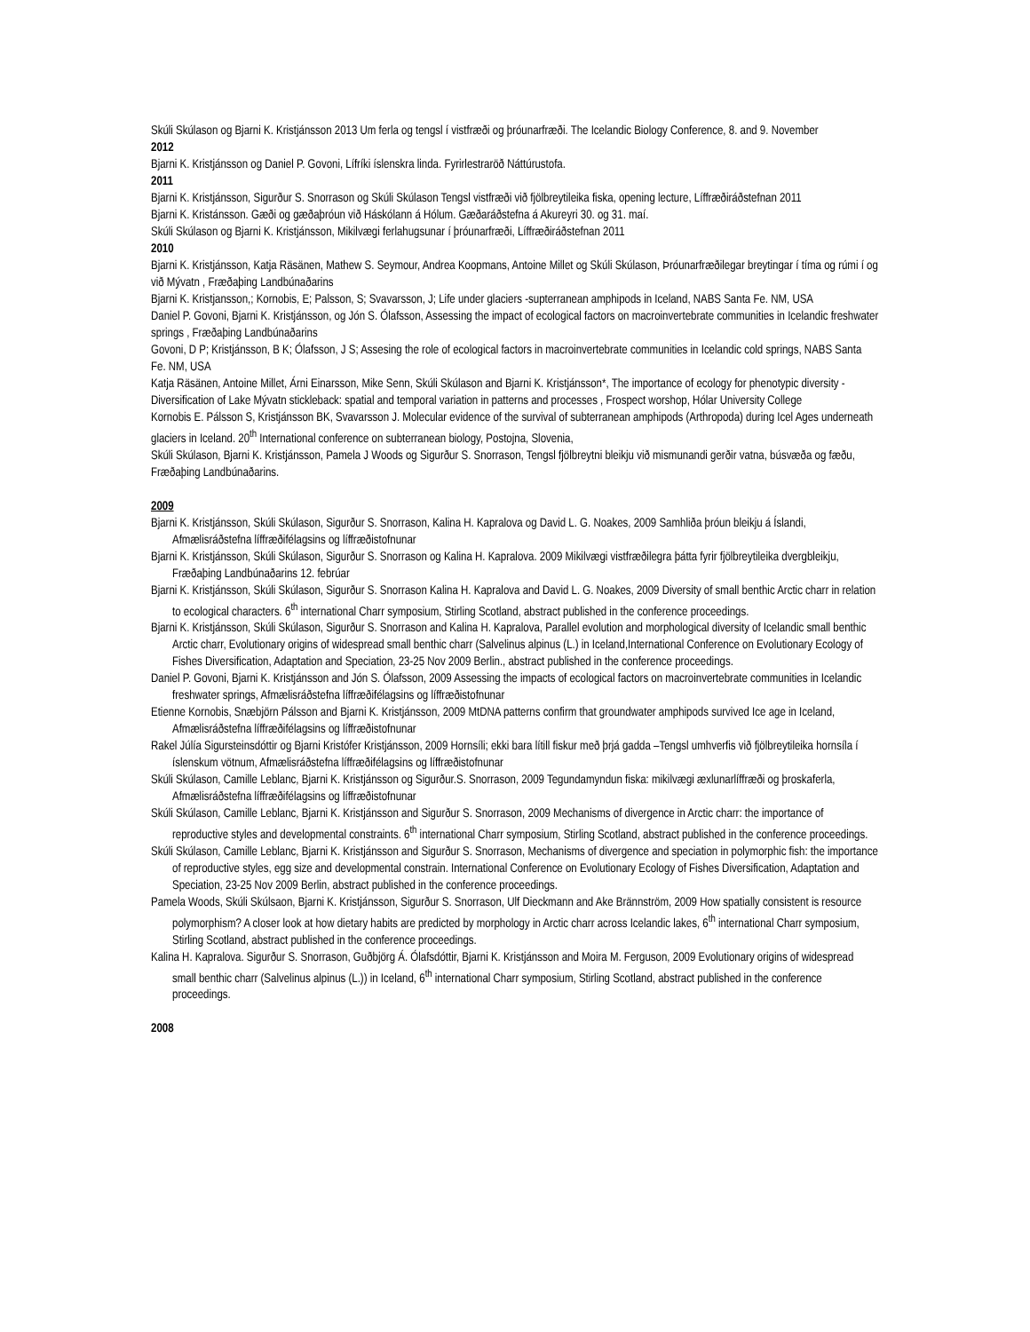Skúli Skúlason og Bjarni K. Kristjánsson 2013 Um ferla og tengsl í vistfræði og þróunarfræði. The Icelandic Biology Conference, 8. and 9. November
2012
Bjarni K. Kristjánsson og Daniel P. Govoni, Lífríki íslenskra linda. Fyrirlestraröð Náttúrustofa.
2011
Bjarni K. Kristjánsson, Sigurður S. Snorrason og Skúli Skúlason Tengsl vistfræði við fjölbreytileika fiska, opening lecture, Líffræðiráðstefnan 2011
Bjarni K. Kristánsson. Gæði og gæðaþróun við Háskólann á Hólum. Gæðaráðstefna á Akureyri 30. og 31. maí.
Skúli Skúlason og Bjarni K. Kristjánsson, Mikilvægi ferlahugsunar í þróunarfræði, Líffræðiráðstefnan 2011
2010
Bjarni K. Kristjánsson, Katja Räsänen, Mathew S. Seymour, Andrea Koopmans, Antoine Millet og Skúli Skúlason, Þróunarfræðilegar breytingar í tíma og rúmi í og við Mývatn , Fræðaþing Landbúnaðarins
Bjarni K. Kristjansson,; Kornobis, E; Palsson, S; Svavarsson, J; Life under glaciers -supterranean amphipods in Iceland, NABS Santa Fe. NM, USA
Daniel P. Govoni, Bjarni K. Kristjánsson, og Jón S. Ólafsson, Assessing the impact of ecological factors on macroinvertebrate communities in Icelandic freshwater springs , Fræðaþing Landbúnaðarins
Govoni, D P; Kristjánsson, B K; Ólafsson, J S; Assesing the role of ecological factors in macroinvertebrate communities in Icelandic cold springs, NABS Santa Fe. NM, USA
Katja Räsänen, Antoine Millet, Árni Einarsson, Mike Senn, Skúli Skúlason and Bjarni K. Kristjánsson*, The importance of ecology for phenotypic diversity - Diversification of Lake Mývatn stickleback: spatial and temporal variation in patterns and processes , Frospect worshop, Hólar University College
Kornobis E. Pálsson S, Kristjánsson BK, Svavarsson J. Molecular evidence of the survival of subterranean amphipods (Arthropoda) during Icel Ages underneath glaciers in Iceland. 20<sup>th</sup> International conference on subterranean biology, Postojna, Slovenia,
Skúli Skúlason, Bjarni K. Kristjánsson, Pamela J Woods og Sigurður S. Snorrason, Tengsl fjölbreytni bleikju við mismunandi gerðir vatna, búsvæða og fæðu, Fræðaþing Landbúnaðarins.
2009
Bjarni K. Kristjánsson, Skúli Skúlason, Sigurður S. Snorrason, Kalina H. Kapralova og David L. G. Noakes, 2009 Samhliða þróun bleikju á Íslandi, Afmælisráðstefna líffræðifélagsins og líffræðistofnunar
Bjarni K. Kristjánsson, Skúli Skúlason, Sigurður S. Snorrason og Kalina H. Kapralova. 2009 Mikilvægi vistfræðilegra þátta fyrir fjölbreytileika dvergbleikju, Fræðaþing Landbúnaðarins 12. febrúar
Bjarni K. Kristjánsson, Skúli Skúlason, Sigurður S. Snorrason Kalina H. Kapralova and David L. G. Noakes, 2009 Diversity of small benthic Arctic charr in relation to ecological characters. 6<sup>th</sup> international Charr symposium, Stirling Scotland, abstract published in the conference proceedings.
Bjarni K. Kristjánsson, Skúli Skúlason, Sigurður S. Snorrason and Kalina H. Kapralova, Parallel evolution and morphological diversity of Icelandic small benthic Arctic charr, Evolutionary origins of widespread small benthic charr (Salvelinus alpinus (L.) in Iceland,International Conference on Evolutionary Ecology of Fishes Diversification, Adaptation and Speciation, 23-25 Nov 2009 Berlin., abstract published in the conference proceedings.
Daniel P. Govoni, Bjarni K. Kristjánsson and Jón S. Ólafsson, 2009 Assessing the impacts of ecological factors on macroinvertebrate communities in Icelandic freshwater springs, Afmælisráðstefna líffræðifélagsins og líffræðistofnunar
Etienne Kornobis, Snæbjörn Pálsson and Bjarni K. Kristjánsson, 2009 MtDNA patterns confirm that groundwater amphipods survived Ice age in Iceland, Afmælisráðstefna líffræðifélagsins og líffræðistofnunar
Rakel Júlía Sigursteinsdóttir og Bjarni Kristófer Kristjánsson, 2009 Hornsíli; ekki bara lítill fiskur með þrjá gadda –Tengsl umhverfis við fjölbreytileika hornsíla í íslenskum vötnum, Afmælisráðstefna líffræðifélagsins og líffræðistofnunar
Skúli Skúlason, Camille Leblanc, Bjarni K. Kristjánsson og Sigurður.S. Snorrason, 2009 Tegundamyndun fiska: mikilvægi æxlunarlíffræði og þroskaferla, Afmælisráðstefna líffræðifélagsins og líffræðistofnunar
Skúli Skúlason, Camille Leblanc, Bjarni K. Kristjánsson and Sigurður S. Snorrason, 2009 Mechanisms of divergence in Arctic charr: the importance of reproductive styles and developmental constraints. 6<sup>th</sup> international Charr symposium, Stirling Scotland, abstract published in the conference proceedings.
Skúli Skúlason, Camille Leblanc, Bjarni K. Kristjánsson and Sigurður S. Snorrason, Mechanisms of divergence and speciation in polymorphic fish: the importance of reproductive styles, egg size and developmental constrain. International Conference on Evolutionary Ecology of Fishes Diversification, Adaptation and Speciation, 23-25 Nov 2009 Berlin, abstract published in the conference proceedings.
Pamela Woods, Skúli Skúlsaon, Bjarni K. Kristjánsson, Sigurður S. Snorrason, Ulf Dieckmann and Ake Brännström, 2009 How spatially consistent is resource polymorphism? A closer look at how dietary habits are predicted by morphology in Arctic charr across Icelandic lakes, 6<sup>th</sup> international Charr symposium, Stirling Scotland, abstract published in the conference proceedings.
Kalina H. Kapralova. Sigurður S. Snorrason, Guðbjörg Á. Ólafsdóttir, Bjarni K. Kristjánsson and Moira M. Ferguson, 2009 Evolutionary origins of widespread small benthic charr (Salvelinus alpinus (L.)) in Iceland, 6<sup>th</sup> international Charr symposium, Stirling Scotland, abstract published in the conference proceedings.
2008